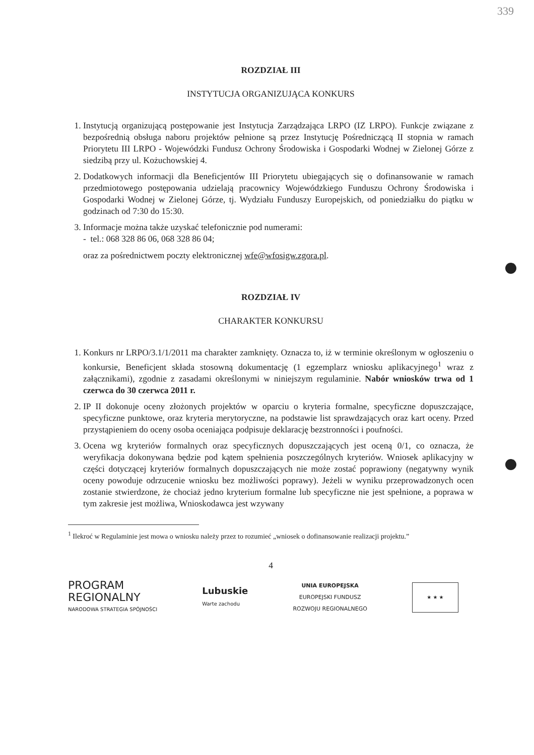339
ROZDZIAŁ III
INSTYTUCJA ORGANIZUJĄCA KONKURS
1. Instytucją organizującą postępowanie jest Instytucja Zarządzająca LRPO (IZ LRPO). Funkcje związane z bezpośrednią obsługa naboru projektów pełnione są przez Instytucję Pośredniczącą II stopnia w ramach Priorytetu III LRPO - Wojewódzki Fundusz Ochrony Środowiska i Gospodarki Wodnej w Zielonej Górze z siedzibą przy ul. Kożuchowskiej 4.
2. Dodatkowych informacji dla Beneficjentów III Priorytetu ubiegających się o dofinansowanie w ramach przedmiotowego postępowania udzielają pracownicy Wojewódzkiego Funduszu Ochrony Środowiska i Gospodarki Wodnej w Zielonej Górze, tj. Wydziału Funduszy Europejskich, od poniedziałku do piątku w godzinach od 7:30 do 15:30.
3. Informacje można także uzyskać telefonicznie pod numerami:
- tel.: 068 328 86 06, 068 328 86 04;
oraz za pośrednictwem poczty elektronicznej wfe@wfosigw.zgora.pl.
ROZDZIAŁ IV
CHARAKTER KONKURSU
1. Konkurs nr LRPO/3.1/1/2011 ma charakter zamknięty. Oznacza to, iż w terminie określonym w ogłoszeniu o konkursie, Beneficjent składa stosowną dokumentację (1 egzemplarz wniosku aplikacyjnego<sup>1</sup> wraz z załącznikami), zgodnie z zasadami określonymi w niniejszym regulaminie. Nabór wniosków trwa od 1 czerwca do 30 czerwca 2011 r.
2. IP II dokonuje oceny złożonych projektów w oparciu o kryteria formalne, specyficzne dopuszczające, specyficzne punktowe, oraz kryteria merytoryczne, na podstawie list sprawdzających oraz kart oceny. Przed przystąpieniem do oceny osoba oceniająca podpisuje deklarację bezstronności i poufności.
3. Ocena wg kryteriów formalnych oraz specyficznych dopuszczających jest oceną 0/1, co oznacza, że weryfikacja dokonywana będzie pod kątem spełnienia poszczególnych kryteriów. Wniosek aplikacyjny w części dotyczącej kryteriów formalnych dopuszczających nie może zostać poprawiony (negatywny wynik oceny powoduje odrzucenie wniosku bez możliwości poprawy). Jeżeli w wyniku przeprowadzonych ocen zostanie stwierdzone, że chociaż jedno kryterium formalne lub specyficzne nie jest spełnione, a poprawa w tym zakresie jest możliwa, Wnioskodawca jest wzywany
<sup>1</sup> Ilekroć w Regulaminie jest mowa o wniosku należy przez to rozumieć „wniosek o dofinansowanie realizacji projektu.”
4
PROGRAM
REGIONALNY
NARODOWA STRATEGIA SPÓJNOŚCI
Lubuskie
Warte zachodu
UNIA EUROPEJSKA
EUROPEJSKI FUNDUSZ
ROZWOJU REGIONALNEGO
★ ★ ★